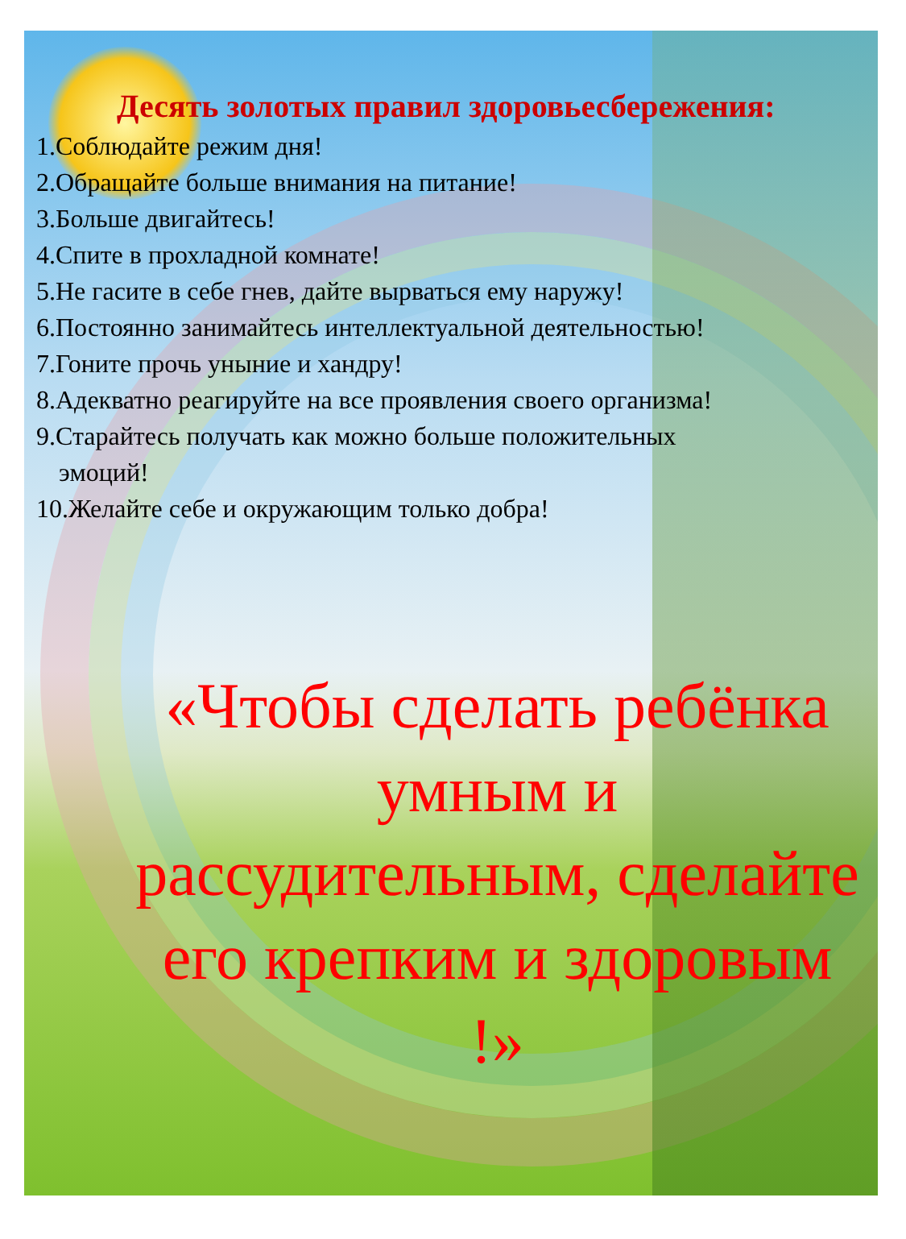Десять золотых правил здоровьесбережения:
1.Соблюдайте режим дня!
2.Обращайте больше внимания на питание!
3.Больше двигайтесь!
4.Спите в прохладной комнате!
5.Не гасите в себе гнев, дайте вырваться ему наружу!
6.Постоянно занимайтесь интеллектуальной деятельностью!
7.Гоните прочь уныние и хандру!
8.Адекватно реагируйте на все проявления своего организма!
9.Старайтесь получать как можно больше положительных
эмоций!
10.Желайте себе и окружающим только добра!
«Чтобы сделать ребёнка
умным и
рассудительным, сделайте
его крепким и здоровым
!»